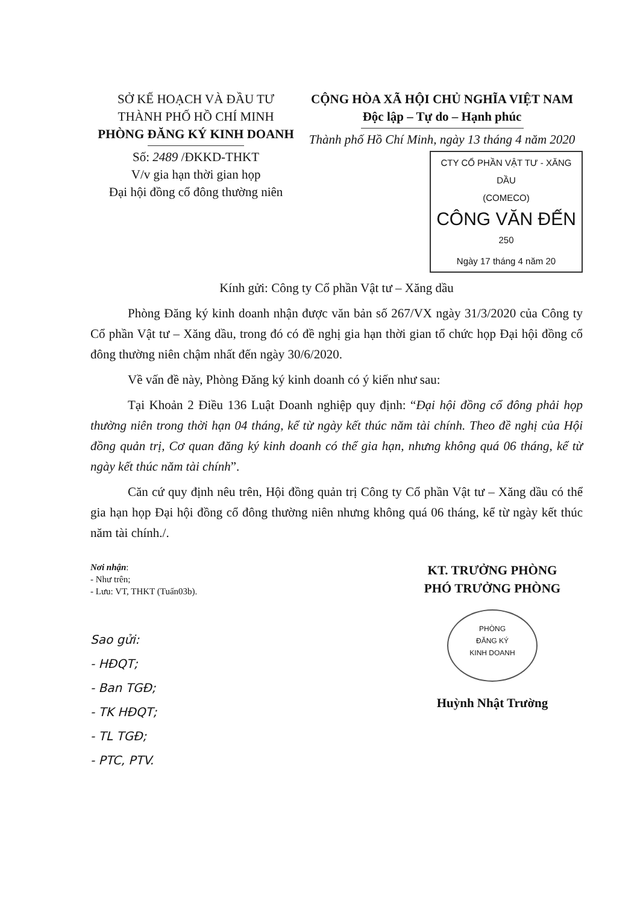SỞ KẾ HOẠCH VÀ ĐẦU TƯ
THÀNH PHỐ HỒ CHÍ MINH
PHÒNG ĐĂNG KÝ KINH DOANH
Số: 2489 /ĐKKD-THKT
V/v gia hạn thời gian họp
Đại hội đồng cổ đông thường niên
CỘNG HÒA XÃ HỘI CHỦ NGHĨA VIỆT NAM
Độc lập – Tự do – Hạnh phúc
Thành phố Hồ Chí Minh, ngày 13 tháng 4 năm 2020
CTY CỔ PHẦN VẬT TƯ - XĂNG DẦU
(COMECO)
CÔNG VĂN ĐẾN
250
Ngày 17 tháng 4 năm 20
Kính gửi: Công ty Cổ phần Vật tư – Xăng dầu
Phòng Đăng ký kinh doanh nhận được văn bản số 267/VX ngày 31/3/2020 của Công ty Cổ phần Vật tư – Xăng dầu, trong đó có đề nghị gia hạn thời gian tổ chức họp Đại hội đồng cổ đông thường niên chậm nhất đến ngày 30/6/2020.
Về vấn đề này, Phòng Đăng ký kinh doanh có ý kiến như sau:
Tại Khoản 2 Điều 136 Luật Doanh nghiệp quy định: “Đại hội đồng cổ đông phải họp thường niên trong thời hạn 04 tháng, kể từ ngày kết thúc năm tài chính. Theo đề nghị của Hội đồng quản trị, Cơ quan đăng ký kinh doanh có thể gia hạn, nhưng không quá 06 tháng, kể từ ngày kết thúc năm tài chính”.
Căn cứ quy định nêu trên, Hội đồng quản trị Công ty Cổ phần Vật tư – Xăng dầu có thể gia hạn họp Đại hội đồng cổ đông thường niên nhưng không quá 06 tháng, kể từ ngày kết thúc năm tài chính./.
Nơi nhận:
- Như trên;
- Lưu: VT, THKT (Tuấn03b).
Sao gửi:
- HĐQT;
- Ban TGĐ;
- TK HĐQT;
- TL TGĐ;
- PTC, PTV.
KT. TRƯỞNG PHÒNG
PHÓ TRƯỞNG PHÒNG
PHÒNG
ĐĂNG KÝ
KINH DOANH
Huỳnh Nhật Trường